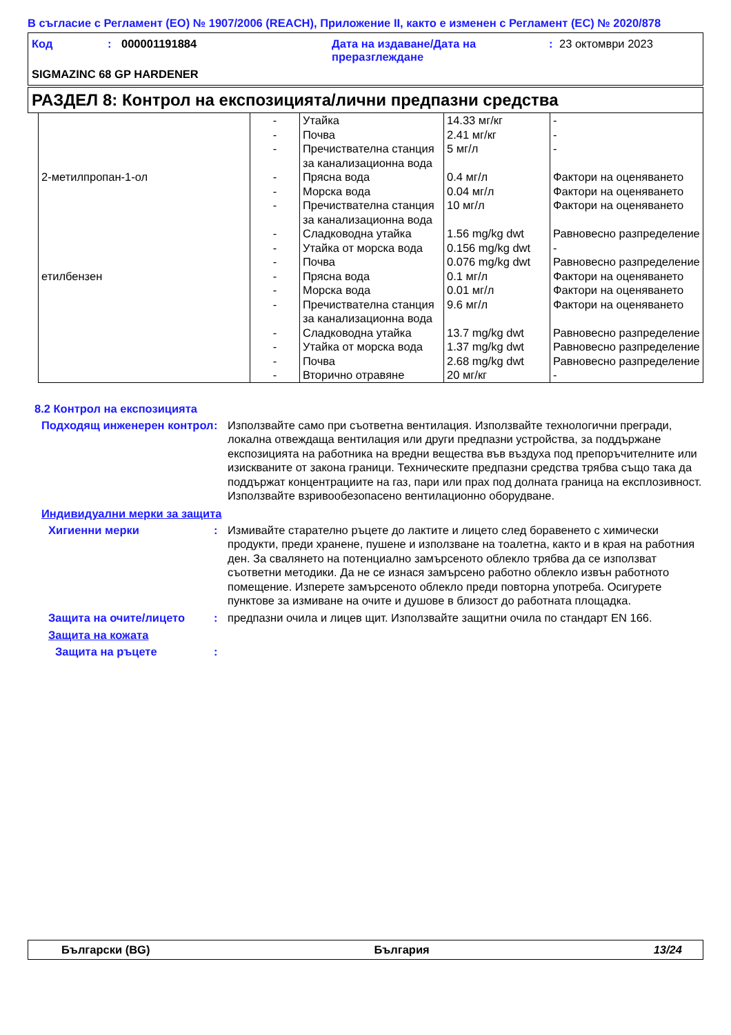В съгласие с Регламент (ЕО) № 1907/2006 (REACH), Приложение II, както е изменен с Регламент (ЕС) № 2020/878
Код : 000001191884 Дата на издаване/Дата на преразглеждане
: 23 октомври 2023
SIGMAZINC 68 GP HARDENER
РАЗДЕЛ 8: Контрол на експозицията/лични предпазни средства
| | - | Утайка | 14.33 мг/кг | - |
| | - | Почва | 2.41 мг/кг | - |
| | - | Пречиствателна станция за канализационна вода | 5 мг/л | - |
| 2-метилпропан-1-ол | - | Прясна вода | 0.4 мг/л | Фактори на оценяването |
| | - | Морска вода | 0.04 мг/л | Фактори на оценяването |
| | - | Пречиствателна станция за канализационна вода | 10 мг/л | Фактори на оценяването |
| | - | Сладководна утайка | 1.56 mg/kg dwt | Равновесно разпределение |
| | - | Утайка от морска вода | 0.156 mg/kg dwt | - |
| | - | Почва | 0.076 mg/kg dwt | Равновесно разпределение |
| етилбензен | - | Прясна вода | 0.1 мг/л | Фактори на оценяването |
| | - | Морска вода | 0.01 мг/л | Фактори на оценяването |
| | - | Пречиствателна станция за канализационна вода | 9.6 мг/л | Фактори на оценяването |
| | - | Сладководна утайка | 13.7 mg/kg dwt | Равновесно разпределение |
| | - | Утайка от морска вода | 1.37 mg/kg dwt | Равновесно разпределение |
| | - | Почва | 2.68 mg/kg dwt | Равновесно разпределение |
| | - | Вторично отравяне | 20 мг/кг | - |
8.2 Контрол на експозицията
Подходящ инженерен контрол
: Използвайте само при съответна вентилация. Използвайте технологични прегради, локална отвеждаща вентилация или други предпазни устройства, за поддържане експозицията на работника на вредни вещества във въздуха под препоръчителните или изискваните от закона граници. Техническите предпазни средства трябва също така да поддържат концентрациите на газ, пари или прах под долната граница на експлозивност. Използвайте взривообезопасено вентилационно оборудване.
Индивидуални мерки за защита
Хигиенни мерки : Измивайте старателно ръцете до лактите и лицето след боравенето с химически продукти, преди хранене, пушене и използване на тоалетна, както и в края на работния ден. За свалянето на потенциално замърсеното облекло трябва да се използват съответни методики. Да не се изнася замърсено работно облекло извън работното помещение. Изперете замърсеното облекло преди повторна употреба. Осигурете пунктове за измиване на очите и душове в близост до работната площадка.
Защита на очите/лицето : предпазни очила и лицев щит. Използвайте защитни очила по стандарт EN 166.
Защита на кожата
Защита на ръцете :
Български (BG) България 13/24